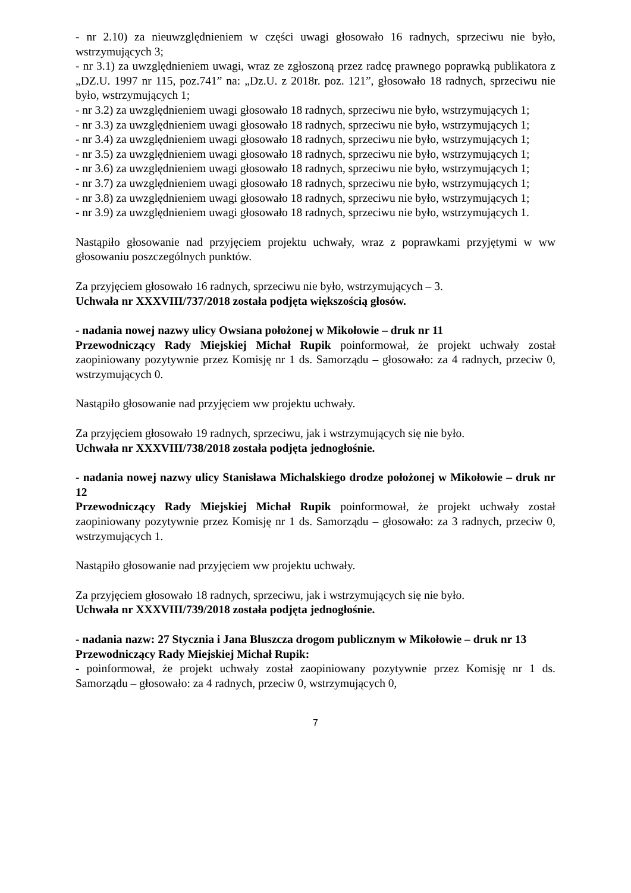- nr 2.10) za nieuwzględnieniem w części uwagi głosowało 16 radnych, sprzeciwu nie było, wstrzymujących 3;
- nr 3.1) za uwzględnieniem uwagi, wraz ze zgłoszoną przez radcę prawnego poprawką publikatora z „DZ.U. 1997 nr 115, poz.741” na: „Dz.U. z 2018r. poz. 121”, głosowało 18 radnych, sprzeciwu nie było, wstrzymujących 1;
- nr 3.2) za uwzględnieniem uwagi głosowało 18 radnych, sprzeciwu nie było, wstrzymujących 1;
- nr 3.3) za uwzględnieniem uwagi głosowało 18 radnych, sprzeciwu nie było, wstrzymujących 1;
- nr 3.4) za uwzględnieniem uwagi głosowało 18 radnych, sprzeciwu nie było, wstrzymujących 1;
- nr 3.5) za uwzględnieniem uwagi głosowało 18 radnych, sprzeciwu nie było, wstrzymujących 1;
- nr 3.6) za uwzględnieniem uwagi głosowało 18 radnych, sprzeciwu nie było, wstrzymujących 1;
- nr 3.7) za uwzględnieniem uwagi głosowało 18 radnych, sprzeciwu nie było, wstrzymujących 1;
- nr 3.8) za uwzględnieniem uwagi głosowało 18 radnych, sprzeciwu nie było, wstrzymujących 1;
- nr 3.9) za uwzględnieniem uwagi głosowało 18 radnych, sprzeciwu nie było, wstrzymujących 1.
Nastąpiło głosowanie nad przyjęciem projektu uchwały, wraz z poprawkami przyjętymi w ww głosowaniu poszczególnych punktów.
Za przyjęciem głosowało 16 radnych, sprzeciwu nie było, wstrzymujących – 3.
Uchwała nr XXXVIII/737/2018 została podjęta większością głosów.
- nadania nowej nazwy ulicy Owsiana położonej w Mikołowie – druk nr 11
Przewodniczący Rady Miejskiej Michał Rupik poinformował, że projekt uchwały został zaopiniowany pozytywnie przez Komisję nr 1 ds. Samorządu – głosowało: za 4 radnych, przeciw 0, wstrzymujących 0.
Nastąpiło głosowanie nad przyjęciem ww projektu uchwały.
Za przyjęciem głosowało 19 radnych, sprzeciwu, jak i wstrzymujących się nie było.
Uchwała nr XXXVIII/738/2018 została podjęta jednogłośnie.
- nadania nowej nazwy ulicy Stanisława Michalskiego drodze położonej w Mikołowie – druk nr 12
Przewodniczący Rady Miejskiej Michał Rupik poinformował, że projekt uchwały został zaopiniowany pozytywnie przez Komisję nr 1 ds. Samorządu – głosowało: za 3 radnych, przeciw 0, wstrzymujących 1.
Nastąpiło głosowanie nad przyjęciem ww projektu uchwały.
Za przyjęciem głosowało 18 radnych, sprzeciwu, jak i wstrzymujących się nie było.
Uchwała nr XXXVIII/739/2018 została podjęta jednogłośnie.
- nadania nazw: 27 Stycznia i Jana Bluszcza drogom publicznym w Mikołowie – druk nr 13
Przewodniczący Rady Miejskiej Michał Rupik:
- poinformował, że projekt uchwały został zaopiniowany pozytywnie przez Komisję nr 1 ds. Samorządu – głosowało: za 4 radnych, przeciw 0, wstrzymujących 0,
7